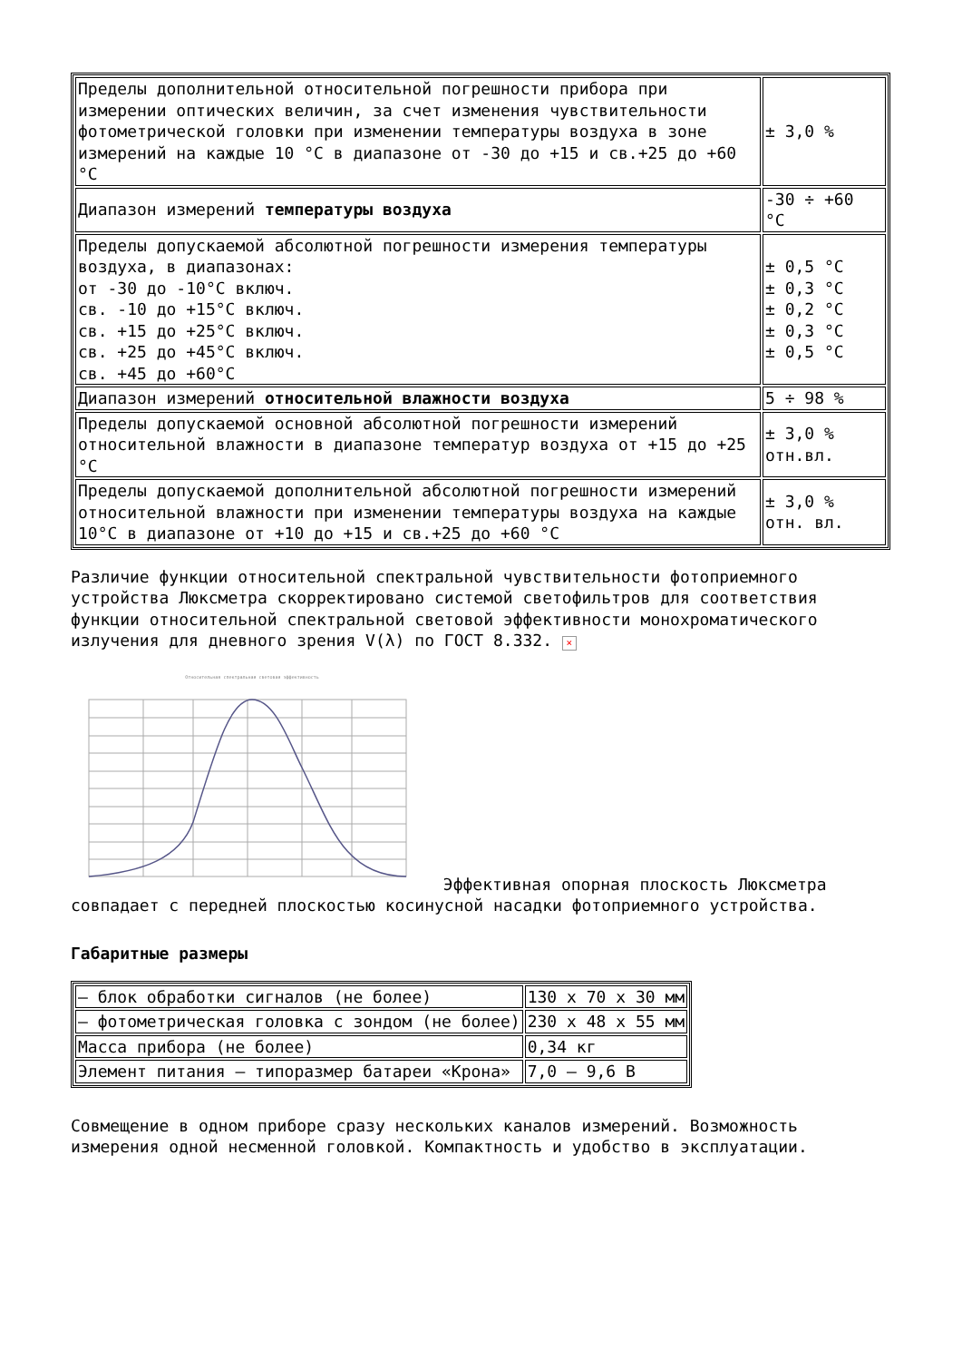| Пределы дополнительной относительной погрешности прибора при измерении оптических величин, за счет изменения чувствительности фотометрической головки при изменении температуры воздуха в зоне измерений на каждые 10 °С в диапазоне от -30 до +15 и св.+25 до +60 °С | ± 3,0 % |
| Диапазон измерений температуры воздуха | -30 ÷ +60 °С |
| Пределы допускаемой абсолютной погрешности измерения температуры воздуха, в диапазонах: от -30 до -10°С включ. св. -10 до +15°С включ. св. +15 до +25°С включ. св. +25 до +45°С включ. св. +45 до +60°С | ± 0,5 °С ± 0,3 °С ± 0,2 °С ± 0,3 °С ± 0,5 °С |
| Диапазон измерений относительной влажности воздуха | 5 ÷ 98 % |
| Пределы допускаемой основной абсолютной погрешности измерений относительной влажности в диапазоне температур воздуха от +15 до +25 °С | ± 3,0 % отн.вл. |
| Пределы допускаемой дополнительной абсолютной погрешности измерений относительной влажности при изменении температуры воздуха на каждые 10°С в диапазоне от +10 до +15 и св.+25 до +60 °С | ± 3,0 % отн. вл. |
Различие функции относительной спектральной чувствительности фотоприемного устройства Люксметра скорректировано системой светофильтров для соответствия функции относительной спектральной световой эффективности монохроматического излучения для дневного зрения V(λ) по ГОСТ 8.332. ×
Относительная спектральная световая эффективность
Эффективная опорная плоскость Люксметра совпадает с передней плоскостью косинусной насадки фотоприемного устройства.
Габаритные размеры
| – блок обработки сигналов (не более) | 130 х 70 х 30 мм |
| – фотометрическая головка с зондом (не более) | 230 х 48 х 55 мм |
| Масса прибора (не более) | 0,34 кг |
| Элемент питания – типоразмер батареи «Крона» | 7,0 – 9,6 В |
Совмещение в одном приборе сразу нескольких каналов измерений. Возможность измерения одной несменной головкой. Компактность и удобство в эксплуатации.